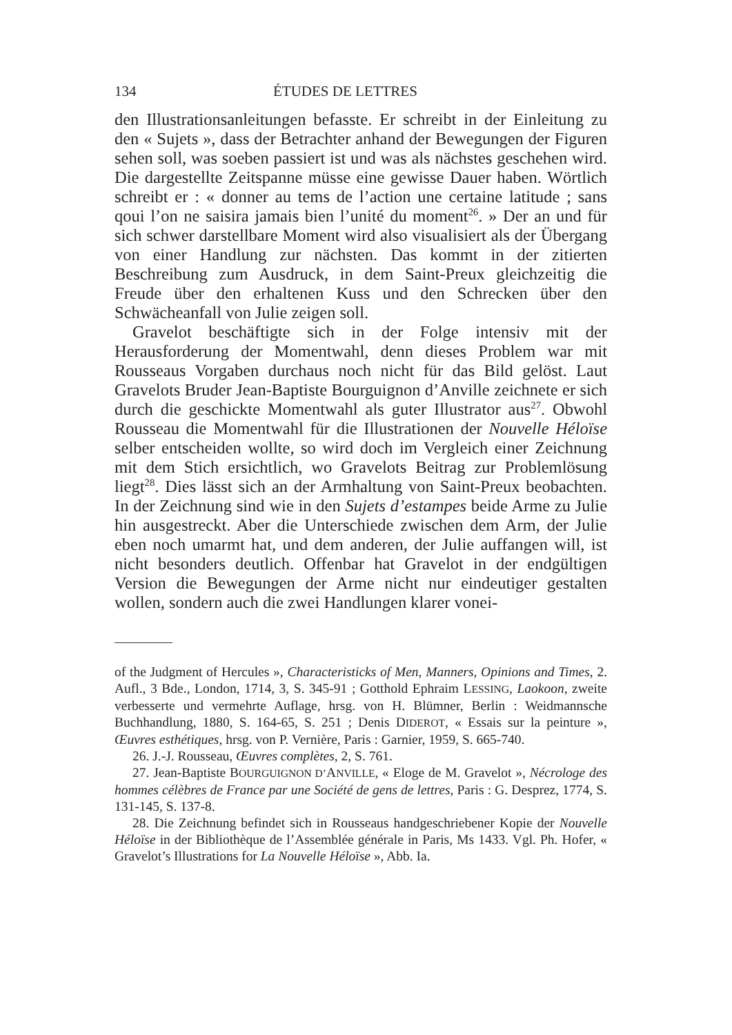134 ÉTUDES DE LETTRES
den Illustrationsanleitungen befasste. Er schreibt in der Einleitung zu den « Sujets », dass der Betrachter anhand der Bewegungen der Figuren sehen soll, was soeben passiert ist und was als nächstes geschehen wird. Die dargestellte Zeitspanne müsse eine gewisse Dauer haben. Wörtlich schreibt er : « donner au tems de l’action une certaine latitude ; sans qoui l’on ne saisira jamais bien l’unité du moment<sup>26</sup>. » Der an und für sich schwer darstellbare Moment wird also visualisiert als der Übergang von einer Handlung zur nächsten. Das kommt in der zitierten Beschreibung zum Ausdruck, in dem Saint-Preux gleichzeitig die Freude über den erhaltenen Kuss und den Schrecken über den Schwächeanfall von Julie zeigen soll.
Gravelot beschäftigte sich in der Folge intensiv mit der Herausforderung der Momentwahl, denn dieses Problem war mit Rousseaus Vorgaben durchaus noch nicht für das Bild gelöst. Laut Gravelots Bruder Jean-Baptiste Bourguignon d’Anville zeichnete er sich durch die geschickte Momentwahl als guter Illustrator aus<sup>27</sup>. Obwohl Rousseau die Momentwahl für die Illustrationen der Nouvelle Héloïse selber entscheiden wollte, so wird doch im Vergleich einer Zeichnung mit dem Stich ersichtlich, wo Gravelots Beitrag zur Problemlösung liegt<sup>28</sup>. Dies lässt sich an der Armhaltung von Saint-Preux beobachten. In der Zeichnung sind wie in den Sujets d’estampes beide Arme zu Julie hin ausgestreckt. Aber die Unterschiede zwischen dem Arm, der Julie eben noch umarmt hat, und dem anderen, der Julie auffangen will, ist nicht besonders deutlich. Offenbar hat Gravelot in der endgültigen Version die Bewegungen der Arme nicht nur eindeutiger gestalten wollen, sondern auch die zwei Handlungen klarer vonei-
of the Judgment of Hercules », Characteristicks of Men, Manners, Opinions and Times, 2. Aufl., 3 Bde., London, 1714, 3, S. 345-91 ; Gotthold Ephraim LESSING, Laokoon, zweite verbesserte und vermehrte Auflage, hrsg. von H. Blümner, Berlin : Weidmannsche Buchhandlung, 1880, S. 164-65, S. 251 ; Denis DIDEROT, « Essais sur la peinture », Œuvres esthétiques, hrsg. von P. Vernière, Paris : Garnier, 1959, S. 665-740.
26. J.-J. Rousseau, Œuvres complètes, 2, S. 761.
27. Jean-Baptiste BOURGUIGNON D’ANVILLE, « Eloge de M. Gravelot », Nécrologe des hommes célèbres de France par une Société de gens de lettres, Paris : G. Desprez, 1774, S. 131-145, S. 137-8.
28. Die Zeichnung befindet sich in Rousseaus handgeschriebener Kopie der Nouvelle Héloïse in der Bibliothèque de l’Assemblée générale in Paris, Ms 1433. Vgl. Ph. Hofer, « Gravelot’s Illustrations for La Nouvelle Héloïse », Abb. Ia.